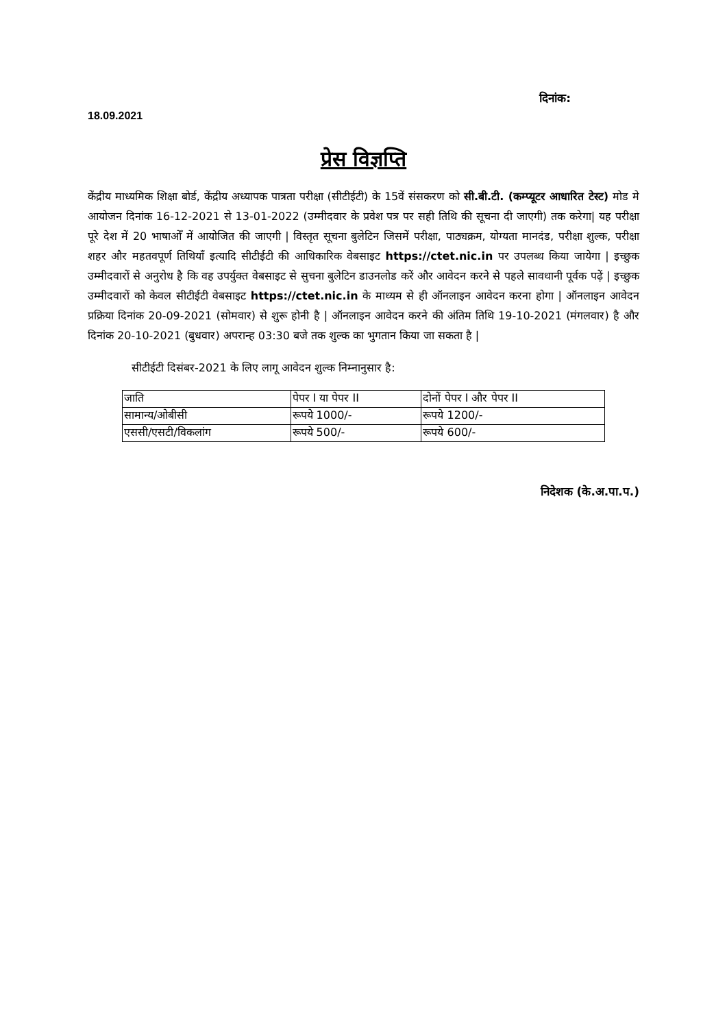दिनांक:
18.09.2021
प्रेस विज्ञप्ति
केंद्रीय माध्यमिक शिक्षा बोर्ड, केंद्रीय अध्यापक पात्रता परीक्षा (सीटीईटी) के 15वें संसकरण को सी.बी.टी. (कम्प्यूटर आधारित टेस्ट) मोड मे आयोजन दिनांक 16-12-2021 से 13-01-2022 (उम्मीदवार के प्रवेश पत्र पर सही तिथि की सूचना दी जाएगी) तक करेगा| यह परीक्षा पूरे देश में 20 भाषाओँ में आयोजित की जाएगी | विस्तृत सूचना बुलेटिन जिसमें परीक्षा, पाठ्यक्रम, योग्यता मानदंड, परीक्षा शुल्क, परीक्षा शहर और महतवपूर्ण तिथियाँ इत्यादि सीटीईटी की आधिकारिक वेबसाइट https://ctet.nic.in पर उपलब्ध किया जायेगा | इच्छुक उम्मीदवारों से अनुरोध है कि वह उपर्युक्त वेबसाइट से सुचना बुलेटिन डाउनलोड करें और आवेदन करने से पहले सावधानी पूर्वक पढ़ें | इच्छुक उम्मीदवारों को केवल सीटीईटी वेबसाइट https://ctet.nic.in के माध्यम से ही ऑनलाइन आवेदन करना होगा | ऑनलाइन आवेदन प्रक्रिया दिनांक 20-09-2021 (सोमवार) से शुरू होनी है | ऑनलाइन आवेदन करने की अंतिम तिथि 19-10-2021 (मंगलवार) है और दिनांक 20-10-2021 (बुधवार) अपरान्ह 03:30 बजे तक शुल्क का भुगतान किया जा सकता है |
सीटीईटी दिसंबर-2021 के लिए लागू आवेदन शुल्क निम्नानुसार है:
| जाति | पेपर I या पेपर II | दोनों पेपर I और पेपर II |
| सामान्य/ओबीसी | रूपये 1000/- | रूपये 1200/- |
| एससी/एसटी/विकलांग | रूपये 500/- | रूपये 600/- |
निदेशक (के.अ.पा.प.)